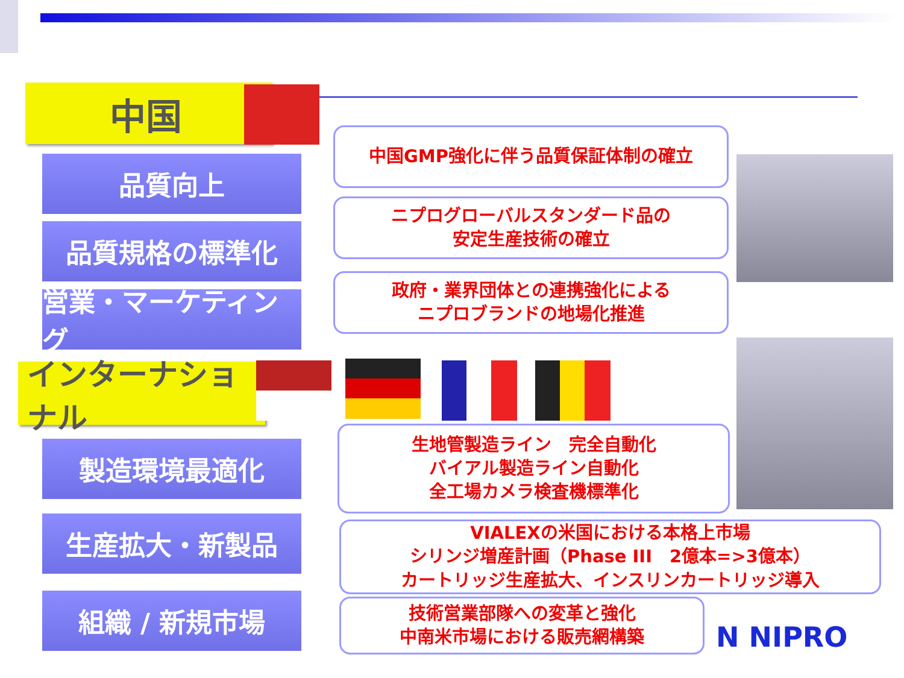中国
品質向上
品質規格の標準化
営業・マーケティング
中国GMP強化に伴う品質保証体制の確立
ニプログローバルスタンダード品の
安定生産技術の確立
政府・業界団体との連携強化による
ニプロブランドの地場化推進
インターナショナル
製造環境最適化
生産拡大・新製品
組織 / 新規市場
生地管製造ライン　完全自動化
バイアル製造ライン自動化
全工場カメラ検査機標準化
VIALEXの米国における本格上市場
シリンジ増産計画（Phase III　2億本=>3億本）
カートリッジ生産拡大、インスリンカートリッジ導入
技術営業部隊への変革と強化
中南米市場における販売網構築
N NIPRO